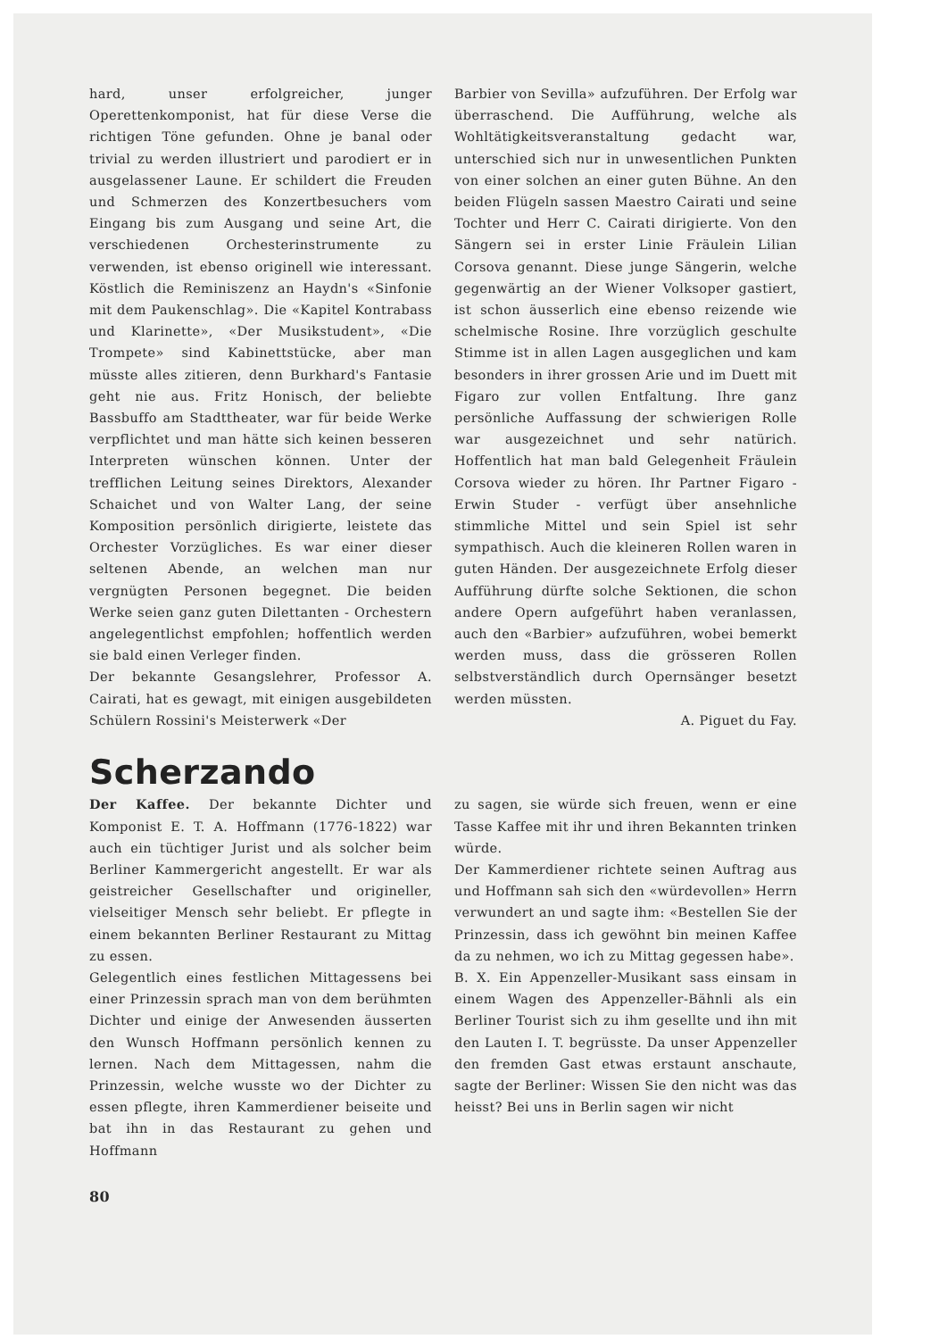hard, unser erfolgreicher, junger Operettenkomponist, hat für diese Verse die richtigen Töne gefunden. Ohne je banal oder trivial zu werden illustriert und parodiert er in ausgelassener Laune. Er schildert die Freuden und Schmerzen des Konzertbesuchers vom Eingang bis zum Ausgang und seine Art, die verschiedenen Orchesterinstrumente zu verwenden, ist ebenso originell wie interessant. Köstlich die Reminiszenz an Haydn's «Sinfonie mit dem Paukenschlag». Die «Kapitel Kontrabass und Klarinette», «Der Musikstudent», «Die Trompete» sind Kabinettstücke, aber man müsste alles zitieren, denn Burkhard's Fantasie geht nie aus. Fritz Honisch, der beliebte Bassbuffo am Stadttheater, war für beide Werke verpflichtet und man hätte sich keinen besseren Interpreten wünschen können. Unter der trefflichen Leitung seines Direktors, Alexander Schaichet und von Walter Lang, der seine Komposition persönlich dirigierte, leistete das Orchester Vorzügliches. Es war einer dieser seltenen Abende, an welchen man nur vergnügten Personen begegnet. Die beiden Werke seien ganz guten Dilettanten - Orchestern angelegentlichst empfohlen; hoffentlich werden sie bald einen Verleger finden.
Der bekannte Gesangslehrer, Professor A. Cairati, hat es gewagt, mit einigen ausgebildeten Schülern Rossini's Meisterwerk «Der
Barbier von Sevilla» aufzuführen. Der Erfolg war überraschend. Die Aufführung, welche als Wohltätigkeitsveranstaltung gedacht war, unterschied sich nur in unwesentlichen Punkten von einer solchen an einer guten Bühne. An den beiden Flügeln sassen Maestro Cairati und seine Tochter und Herr C. Cairati dirigierte. Von den Sängern sei in erster Linie Fräulein Lilian Corsova genannt. Diese junge Sängerin, welche gegenwärtig an der Wiener Volksoper gastiert, ist schon äusserlich eine ebenso reizende wie schelmische Rosine. Ihre vorzüglich geschulte Stimme ist in allen Lagen ausgeglichen und kam besonders in ihrer grossen Arie und im Duett mit Figaro zur vollen Entfaltung. Ihre ganz persönliche Auffassung der schwierigen Rolle war ausgezeichnet und sehr natürich. Hoffentlich hat man bald Gelegenheit Fräulein Corsova wieder zu hören. Ihr Partner Figaro - Erwin Studer - verfügt über ansehnliche stimmliche Mittel und sein Spiel ist sehr sympathisch. Auch die kleineren Rollen waren in guten Händen. Der ausgezeichnete Erfolg dieser Aufführung dürfte solche Sektionen, die schon andere Opern aufgeführt haben veranlassen, auch den «Barbier» aufzuführen, wobei bemerkt werden muss, dass die grösseren Rollen selbstverständlich durch Opernsänger besetzt werden müssten.
A. Piguet du Fay.
Scherzando
Der Kaffee. Der bekannte Dichter und Komponist E. T. A. Hoffmann (1776-1822) war auch ein tüchtiger Jurist und als solcher beim Berliner Kammergericht angestellt. Er war als geistreicher Gesellschafter und origineller, vielseitiger Mensch sehr beliebt. Er pflegte in einem bekannten Berliner Restaurant zu Mittag zu essen.
Gelegentlich eines festlichen Mittagessens bei einer Prinzessin sprach man von dem berühmten Dichter und einige der Anwesenden äusserten den Wunsch Hoffmann persönlich kennen zu lernen. Nach dem Mittagessen, nahm die Prinzessin, welche wusste wo der Dichter zu essen pflegte, ihren Kammerdiener beiseite und bat ihn in das Restaurant zu gehen und Hoffmann
zu sagen, sie würde sich freuen, wenn er eine Tasse Kaffee mit ihr und ihren Bekannten trinken würde.
Der Kammerdiener richtete seinen Auftrag aus und Hoffmann sah sich den «würdevollen» Herrn verwundert an und sagte ihm: «Bestellen Sie der Prinzessin, dass ich gewöhnt bin meinen Kaffee da zu nehmen, wo ich zu Mittag gegessen habe».
B. X. Ein Appenzeller-Musikant sass einsam in einem Wagen des Appenzeller-Bähnli als ein Berliner Tourist sich zu ihm gesellte und ihn mit den Lauten I. T. begrüsste. Da unser Appenzeller den fremden Gast etwas erstaunt anschaute, sagte der Berliner: Wissen Sie den nicht was das heisst? Bei uns in Berlin sagen wir nicht
80